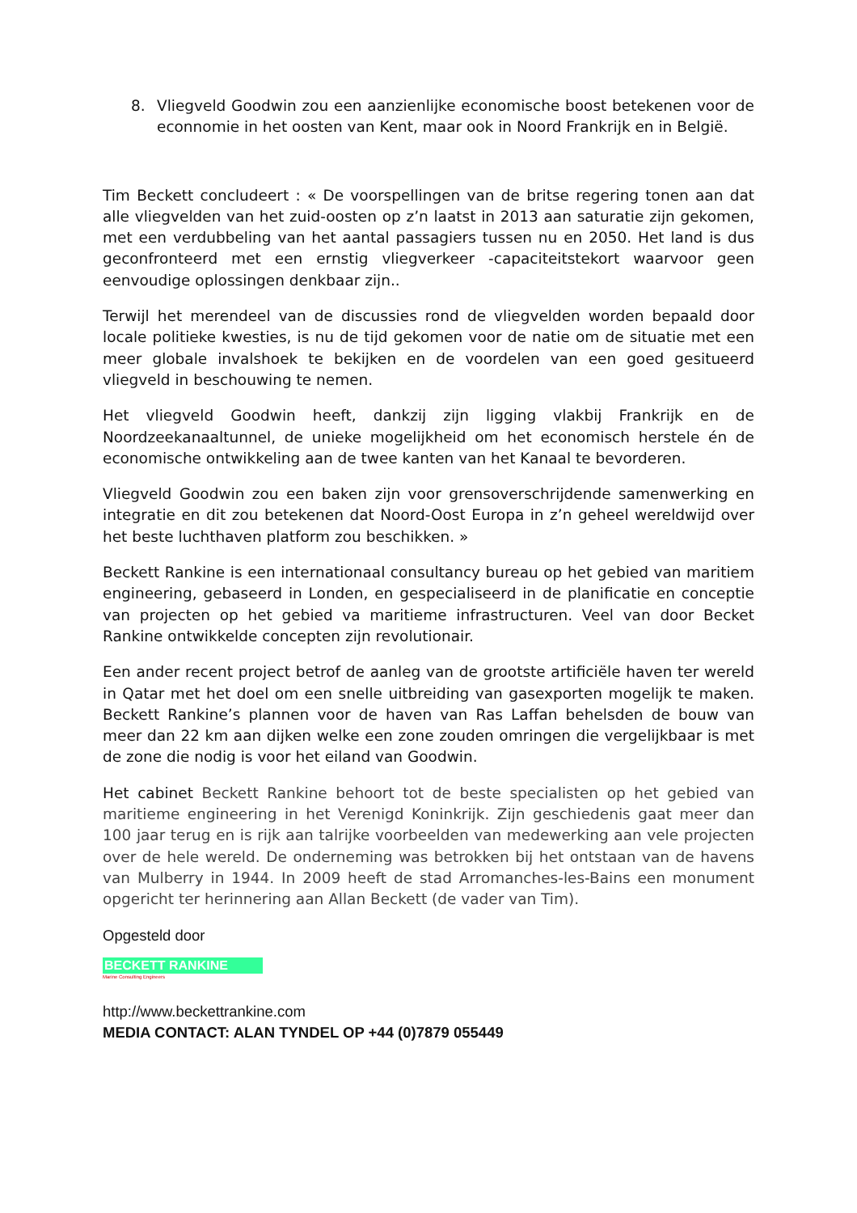8. Vliegveld Goodwin zou een aanzienlijke economische boost betekenen voor de econnomie in het oosten van Kent, maar ook in Noord Frankrijk en in België.
Tim Beckett concludeert : « De voorspellingen van de britse regering tonen aan dat alle vliegvelden van het zuid-oosten op z’n laatst in 2013 aan saturatie zijn gekomen, met een verdubbeling van het aantal passagiers tussen nu en 2050. Het land is dus geconfronteerd met een ernstig vliegverkeer -capaciteitstekort waarvoor geen eenvoudige oplossingen denkbaar zijn..
Terwijl het merendeel van de discussies rond de vliegvelden worden bepaald door locale politieke kwesties, is nu de tijd gekomen voor de natie om de situatie met een meer globale invalshoek te bekijken en de voordelen van een goed gesitueerd vliegveld in beschouwing te nemen.
Het vliegveld Goodwin heeft, dankzij zijn ligging vlakbij Frankrijk en de Noordzeekanaaltunnel, de unieke mogelijkheid om het economisch herstele én de economische ontwikkeling aan de twee kanten van het Kanaal te bevorderen.
Vliegveld Goodwin zou een baken zijn voor grensoverschrijdende samenwerking en integratie en dit zou betekenen dat Noord-Oost Europa in z’n geheel wereldwijd over het beste luchthaven platform zou beschikken. »
Beckett Rankine is een internationaal consultancy bureau op het gebied van maritiem engineering, gebaseerd in Londen, en gespecialiseerd in de planificatie en conceptie van projecten op het gebied va maritieme infrastructuren. Veel van door Becket Rankine ontwikkelde concepten zijn revolutionair.
Een ander recent project betrof de aanleg van de grootste artificiële haven ter wereld in Qatar met het doel om een snelle uitbreiding van gasexporten mogelijk te maken. Beckett Rankine’s plannen voor de haven van Ras Laffan behelsden de bouw van meer dan 22 km aan dijken welke een zone zouden omringen die vergelijkbaar is met de zone die nodig is voor het eiland van Goodwin.
Het cabinet Beckett Rankine behoort tot de beste specialisten op het gebied van maritieme engineering in het Verenigd Koninkrijk. Zijn geschiedenis gaat meer dan 100 jaar terug en is rijk aan talrijke voorbeelden van medewerking aan vele projecten over de hele wereld. De onderneming was betrokken bij het ontstaan van de havens van Mulberry in 1944. In 2009 heeft de stad Arromanches-les-Bains een monument opgericht ter herinnering aan Allan Beckett (de vader van Tim).
Opgesteld door
BECKETT RANKINE
Marine Consulting Engineers
http://www.beckettrankine.com
MEDIA CONTACT: ALAN TYNDEL OP +44 (0)7879 055449